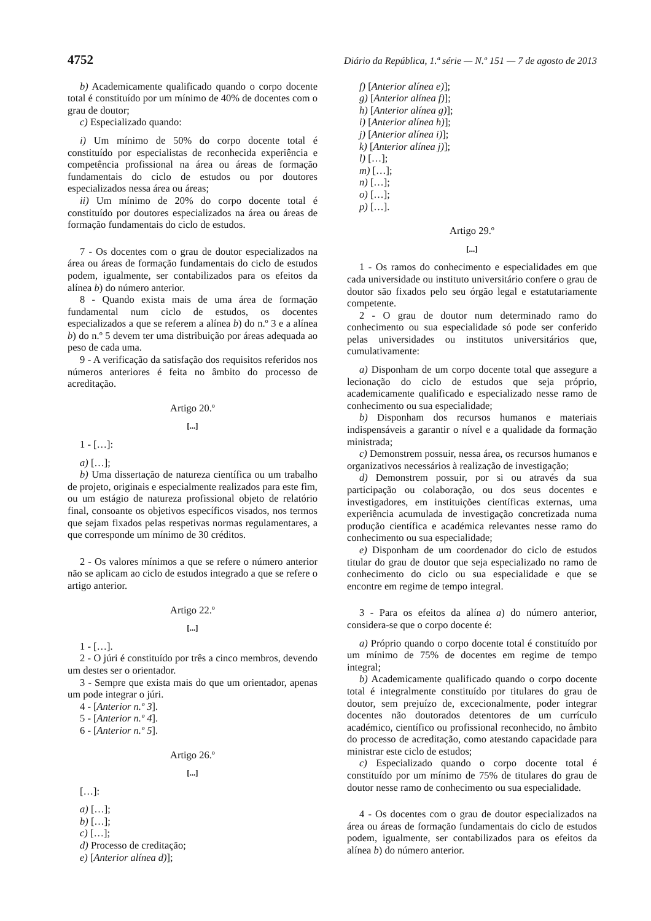4752 Diário da República, 1.ª série — N.º 151 — 7 de agosto de 2013
b) Academicamente qualificado quando o corpo docente total é constituído por um mínimo de 40% de docentes com o grau de doutor;
c) Especializado quando:
i) Um mínimo de 50% do corpo docente total é constituído por especialistas de reconhecida experiência e competência profissional na área ou áreas de formação fundamentais do ciclo de estudos ou por doutores especializados nessa área ou áreas;
ii) Um mínimo de 20% do corpo docente total é constituído por doutores especializados na área ou áreas de formação fundamentais do ciclo de estudos.
7 - Os docentes com o grau de doutor especializados na área ou áreas de formação fundamentais do ciclo de estudos podem, igualmente, ser contabilizados para os efeitos da alínea b) do número anterior.
8 - Quando exista mais de uma área de formação fundamental num ciclo de estudos, os docentes especializados a que se referem a alínea b) do n.º 3 e a alínea b) do n.º 5 devem ter uma distribuição por áreas adequada ao peso de cada uma.
9 - A verificação da satisfação dos requisitos referidos nos números anteriores é feita no âmbito do processo de acreditação.
Artigo 20.º
[...]
1 - […]:
a) […];
b) Uma dissertação de natureza científica ou um trabalho de projeto, originais e especialmente realizados para este fim, ou um estágio de natureza profissional objeto de relatório final, consoante os objetivos específicos visados, nos termos que sejam fixados pelas respetivas normas regulamentares, a que corresponde um mínimo de 30 créditos.
2 - Os valores mínimos a que se refere o número anterior não se aplicam ao ciclo de estudos integrado a que se refere o artigo anterior.
Artigo 22.º
[...]
1 - […].
2 - O júri é constituído por três a cinco membros, devendo um destes ser o orientador.
3 - Sempre que exista mais do que um orientador, apenas um pode integrar o júri.
4 - [Anterior n.º 3].
5 - [Anterior n.º 4].
6 - [Anterior n.º 5].
Artigo 26.º
[...]
[…]:
a) […];
b) […];
c) […];
d) Processo de creditação;
e) [Anterior alínea d)];
f) [Anterior alínea e)];
g) [Anterior alínea f)];
h) [Anterior alínea g)];
i) [Anterior alínea h)];
j) [Anterior alínea i)];
k) [Anterior alínea j)];
l) […];
m) […];
n) […];
o) […];
p) […].
Artigo 29.º
[...]
1 - Os ramos do conhecimento e especialidades em que cada universidade ou instituto universitário confere o grau de doutor são fixados pelo seu órgão legal e estatutariamente competente.
2 - O grau de doutor num determinado ramo do conhecimento ou sua especialidade só pode ser conferido pelas universidades ou institutos universitários que, cumulativamente:
a) Disponham de um corpo docente total que assegure a lecionação do ciclo de estudos que seja próprio, academicamente qualificado e especializado nesse ramo de conhecimento ou sua especialidade;
b) Disponham dos recursos humanos e materiais indispensáveis a garantir o nível e a qualidade da formação ministrada;
c) Demonstrem possuir, nessa área, os recursos humanos e organizativos necessários à realização de investigação;
d) Demonstrem possuir, por si ou através da sua participação ou colaboração, ou dos seus docentes e investigadores, em instituições científicas externas, uma experiência acumulada de investigação concretizada numa produção científica e académica relevantes nesse ramo do conhecimento ou sua especialidade;
e) Disponham de um coordenador do ciclo de estudos titular do grau de doutor que seja especializado no ramo de conhecimento do ciclo ou sua especialidade e que se encontre em regime de tempo integral.
3 - Para os efeitos da alínea a) do número anterior, considera-se que o corpo docente é:
a) Próprio quando o corpo docente total é constituído por um mínimo de 75% de docentes em regime de tempo integral;
b) Academicamente qualificado quando o corpo docente total é integralmente constituído por titulares do grau de doutor, sem prejuízo de, excecionalmente, poder integrar docentes não doutorados detentores de um currículo académico, científico ou profissional reconhecido, no âmbito do processo de acreditação, como atestando capacidade para ministrar este ciclo de estudos;
c) Especializado quando o corpo docente total é constituído por um mínimo de 75% de titulares do grau de doutor nesse ramo de conhecimento ou sua especialidade.
4 - Os docentes com o grau de doutor especializados na área ou áreas de formação fundamentais do ciclo de estudos podem, igualmente, ser contabilizados para os efeitos da alínea b) do número anterior.